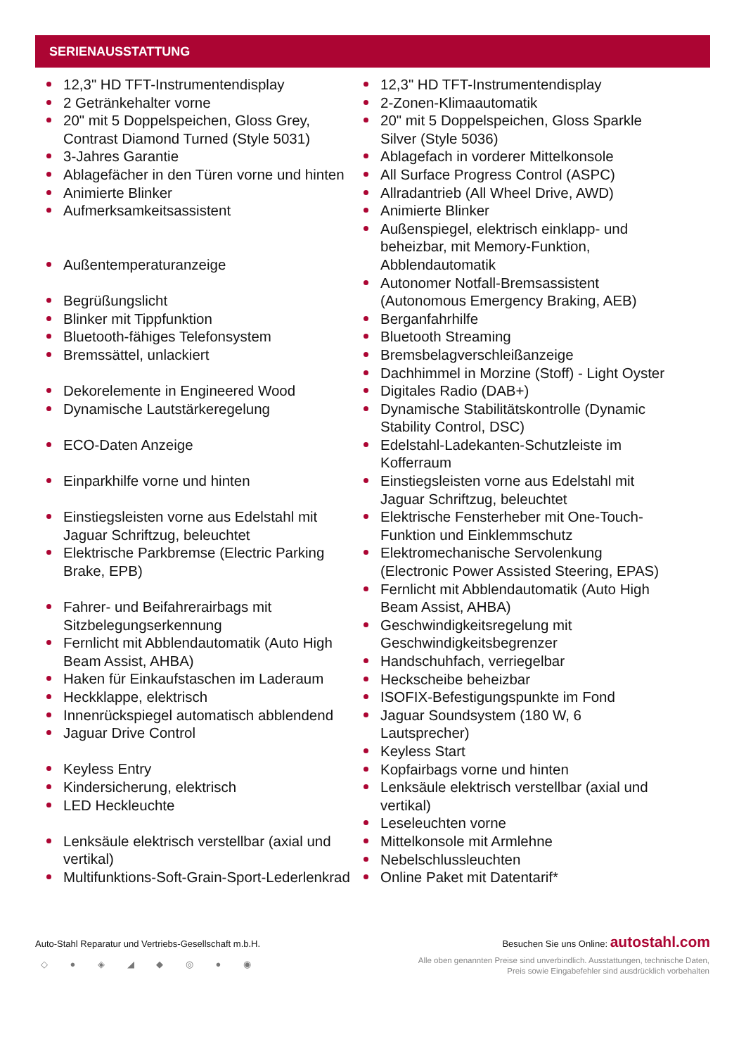SERIENAUSSTATTUNG
12,3" HD TFT-Instrumentendisplay
2 Getränkehalter vorne
20" mit 5 Doppelspeichen, Gloss Grey, Contrast Diamond Turned (Style 5031)
3-Jahres Garantie
Ablagefächer in den Türen vorne und hinten
Animierte Blinker
Aufmerksamkeitsassistent
Außentemperaturanzeige
Begrüßungslicht
Blinker mit Tippfunktion
Bluetooth-fähiges Telefonsystem
Bremssättel, unlackiert
Dekorelemente in Engineered Wood
Dynamische Lautstärkeregelung
ECO-Daten Anzeige
Einparkhilfe vorne und hinten
Einstiegsleisten vorne aus Edelstahl mit Jaguar Schriftzug, beleuchtet
Elektrische Parkbremse (Electric Parking Brake, EPB)
Fahrer- und Beifahrerairbags mit Sitzbelegungserkennung
Fernlicht mit Abblendautomatik (Auto High Beam Assist, AHBA)
Haken für Einkaufstaschen im Laderaum
Heckklappe, elektrisch
Innenrückspiegel automatisch abblendend
Jaguar Drive Control
Keyless Entry
Kindersicherung, elektrisch
LED Heckleuchte
Lenksäule elektrisch verstellbar (axial und vertikal)
Multifunktions-Soft-Grain-Sport-Lederlenkrad
12,3" HD TFT-Instrumentendisplay
2-Zonen-Klimaautomatik
20" mit 5 Doppelspeichen, Gloss Sparkle Silver (Style 5036)
Ablagefach in vorderer Mittelkonsole
All Surface Progress Control (ASPC)
Allradantrieb (All Wheel Drive, AWD)
Animierte Blinker
Außenspiegel, elektrisch einklapp- und beheizbar, mit Memory-Funktion, Abblendautomatik
Autonomer Notfall-Bremsassistent (Autonomous Emergency Braking, AEB)
Berganfahrhilfe
Bluetooth Streaming
Bremsbelagverschleißanzeige
Dachhimmel in Morzine (Stoff) - Light Oyster
Digitales Radio (DAB+)
Dynamische Stabilitätskontrolle (Dynamic Stability Control, DSC)
Edelstahl-Ladekanten-Schutzleiste im Kofferraum
Einstiegsleisten vorne aus Edelstahl mit Jaguar Schriftzug, beleuchtet
Elektrische Fensterheber mit One-Touch-Funktion und Einklemmschutz
Elektromechanische Servolenkung (Electronic Power Assisted Steering, EPAS)
Fernlicht mit Abblendautomatik (Auto High Beam Assist, AHBA)
Geschwindigkeitsregelung mit Geschwindigkeitsbegrenzer
Handschuhfach, verriegelbar
Heckscheibe beheizbar
ISOFIX-Befestigungspunkte im Fond
Jaguar Soundsystem (180 W, 6 Lautsprecher)
Keyless Start
Kopfairbags vorne und hinten
Lenksäule elektrisch verstellbar (axial und vertikal)
Leseleuchten vorne
Mittelkonsole mit Armlehne
Nebelschlussleuchten
Online Paket mit Datentarif*
Auto-Stahl Reparatur und Vertriebs-Gesellschaft m.b.H. Besuchen Sie uns Online: autostahl.com
◇ ● ◈ ◢ ◆ ◎ ● ◉
Alle oben genannten Preise sind unverbindlich. Ausstattungen, technische Daten, Preis sowie Eingabefehler sind ausdrücklich vorbehalten